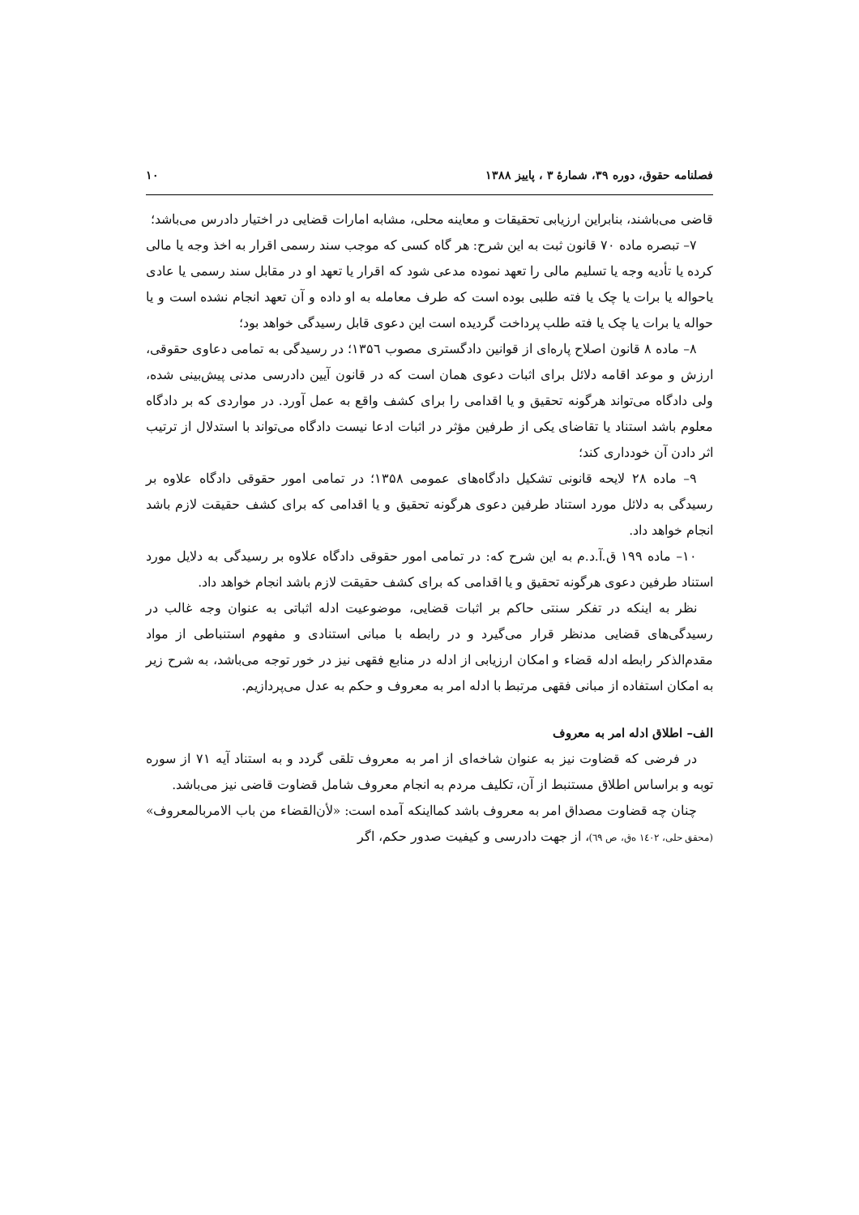فصلنامه حقوق، دوره ۳۹، شمارۀ ۳ ، پاییز ۱۳۸۸ ۱۰
قاضی می‌باشند، بنابراین ارزیابی تحقیقات و معاینه محلی، مشابه امارات قضایی در اختیار دادرس می‌باشد؛
۷– تبصره ماده ۷۰ قانون ثبت به این شرح: هر گاه کسی که موجب سند رسمی اقرار به اخذ وجه یا مالی کرده یا تأدیه وجه یا تسلیم مالی را تعهد نموده مدعی شود که اقرار یا تعهد او در مقابل سند رسمی یا عادی یاحواله یا برات یا چک یا فته طلبی بوده است که طرف معامله به او داده و آن تعهد انجام نشده است و یا حواله یا برات یا چک یا فته طلب پرداخت گردیده است این دعوی قابل رسیدگی خواهد بود؛
۸– ماده ۸ قانون اصلاح پاره‌ای از قوانین دادگستری مصوب ۱۳۵٦؛ در رسیدگی به تمامی دعاوی حقوقی، ارزش و موعد اقامه دلائل برای اثبات دعوی همان است که در قانون آیین دادرسی مدنی پیش‌بینی شده، ولی دادگاه می‌تواند هرگونه تحقیق و یا اقدامی را برای کشف واقع به عمل آورد. در مواردی که بر دادگاه معلوم باشد استناد یا تقاضای یکی از طرفین مؤثر در اثبات ادعا نیست دادگاه می‌تواند با استدلال از ترتیب اثر دادن آن خودداری کند؛
۹– ماده ۲۸ لایحه قانونی تشکیل دادگاه‌های عمومی ۱۳۵۸؛ در تمامی امور حقوقی دادگاه علاوه بر رسیدگی به دلائل مورد استناد طرفین دعوی هرگونه تحقیق و یا اقدامی که برای کشف حقیقت لازم باشد انجام خواهد داد.
۱۰– ماده ۱۹۹ ق.آ.د.م به این شرح که: در تمامی امور حقوقی دادگاه علاوه بر رسیدگی به دلایل مورد استناد طرفین دعوی هرگونه تحقیق و یا اقدامی که برای کشف حقیقت لازم باشد انجام خواهد داد.
نظر به اینکه در تفکر سنتی حاکم بر اثبات قضایی، موضوعیت ادله اثباتی به عنوان وجه غالب در رسیدگی‌های قضایی مدنظر قرار می‌گیرد و در رابطه با مبانی استنادی و مفهوم استنباطی از مواد مقدم‌الذکر رابطه ادله قضاء و امکان ارزیابی از ادله در منابع فقهی نیز در خور توجه می‌باشد، به شرح زیر به امکان استفاده از مبانی فقهی مرتبط با ادله امر به معروف و حکم به عدل می‌پردازیم.
الف– اطلاق ادله امر به معروف
در فرضی که قضاوت نیز به عنوان شاخه‌ای از امر به معروف تلقی گردد و به استناد آیه ۷۱ از سوره توبه و براساس اطلاق مستنبط از آن، تکلیف مردم به انجام معروف شامل قضاوت قاضی نیز می‌باشد.
چنان چه قضاوت مصداق امر به معروف باشد کمااینکه آمده است: «لأن‌القضاء من باب الامربالمعروف» (محقق حلی، ۱٤۰۲ ه‌ق، ص ٦۹)، از جهت دادرسی و کیفیت صدور حکم، اگر